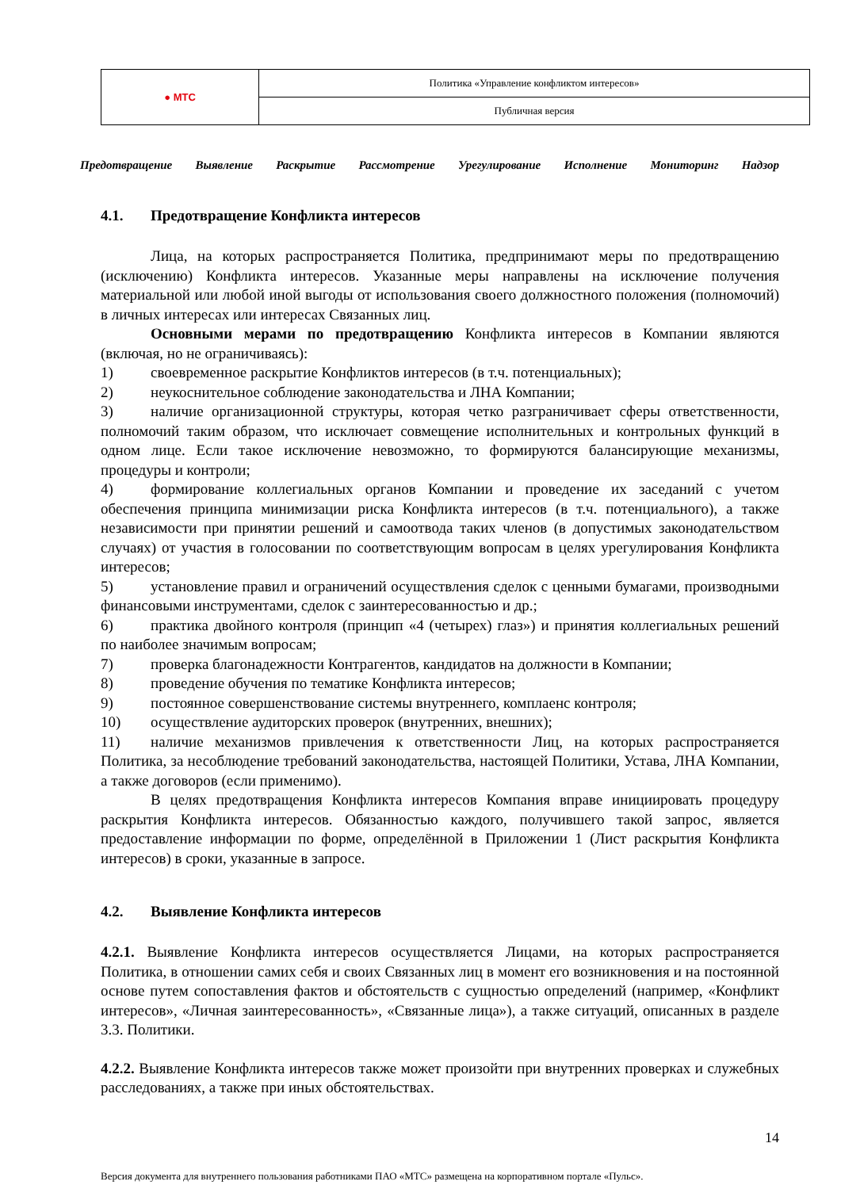| ● МТС | Политика «Управление конфликтом интересов» |
| | Публичная версия |
Предотвращение Выявление Раскрытие Рассмотрение Урегулирование Исполнение Мониторинг Надзор
4.1. Предотвращение Конфликта интересов
Лица, на которых распространяется Политика, предпринимают меры по предотвращению (исключению) Конфликта интересов. Указанные меры направлены на исключение получения материальной или любой иной выгоды от использования своего должностного положения (полномочий) в личных интересах или интересах Связанных лиц.
Основными мерами по предотвращению Конфликта интересов в Компании являются (включая, но не ограничиваясь):
1) своевременное раскрытие Конфликтов интересов (в т.ч. потенциальных);
2) неукоснительное соблюдение законодательства и ЛНА Компании;
3) наличие организационной структуры, которая четко разграничивает сферы ответственности, полномочий таким образом, что исключает совмещение исполнительных и контрольных функций в одном лице. Если такое исключение невозможно, то формируются балансирующие механизмы, процедуры и контроли;
4) формирование коллегиальных органов Компании и проведение их заседаний с учетом обеспечения принципа минимизации риска Конфликта интересов (в т.ч. потенциального), а также независимости при принятии решений и самоотвода таких членов (в допустимых законодательством случаях) от участия в голосовании по соответствующим вопросам в целях урегулирования Конфликта интересов;
5) установление правил и ограничений осуществления сделок с ценными бумагами, производными финансовыми инструментами, сделок с заинтересованностью и др.;
6) практика двойного контроля (принцип «4 (четырех) глаз») и принятия коллегиальных решений по наиболее значимым вопросам;
7) проверка благонадежности Контрагентов, кандидатов на должности в Компании;
8) проведение обучения по тематике Конфликта интересов;
9) постоянное совершенствование системы внутреннего, комплаенс контроля;
10) осуществление аудиторских проверок (внутренних, внешних);
11) наличие механизмов привлечения к ответственности Лиц, на которых распространяется Политика, за несоблюдение требований законодательства, настоящей Политики, Устава, ЛНА Компании, а также договоров (если применимо).
В целях предотвращения Конфликта интересов Компания вправе инициировать процедуру раскрытия Конфликта интересов. Обязанностью каждого, получившего такой запрос, является предоставление информации по форме, определённой в Приложении 1 (Лист раскрытия Конфликта интересов) в сроки, указанные в запросе.
4.2. Выявление Конфликта интересов
4.2.1. Выявление Конфликта интересов осуществляется Лицами, на которых распространяется Политика, в отношении самих себя и своих Связанных лиц в момент его возникновения и на постоянной основе путем сопоставления фактов и обстоятельств с сущностью определений (например, «Конфликт интересов», «Личная заинтересованность», «Связанные лица»), а также ситуаций, описанных в разделе 3.3. Политики.
4.2.2. Выявление Конфликта интересов также может произойти при внутренних проверках и служебных расследованиях, а также при иных обстоятельствах.
14
Версия документа для внутреннего пользования работниками ПАО «МТС» размещена на корпоративном портале «Пульс».